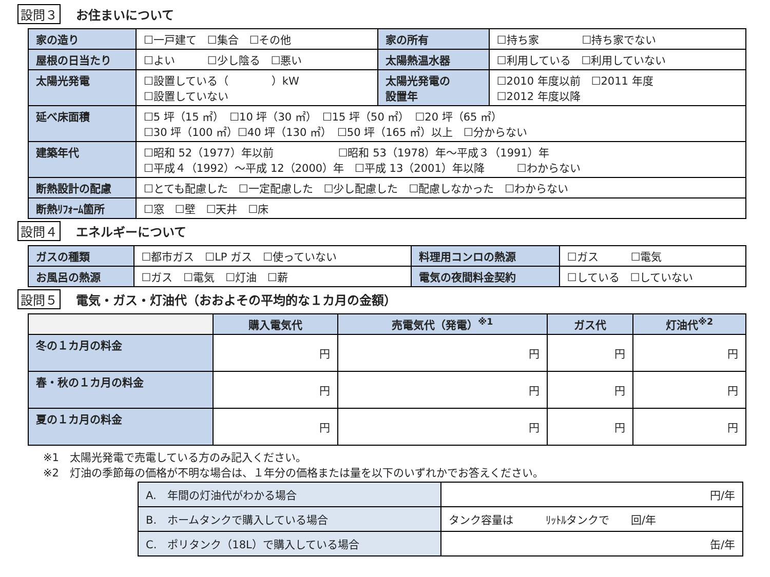設問３ お住まいについて
| 家の造り | ☐一戸建て ☐集合 ☐その他 | 家の所有 | ☐持ち家 ☐持ち家でない |
| 屋根の日当たり | ☐よい ☐少し陰る ☐悪い | 太陽熱温水器 | ☐利用している ☐利用していない |
| 太陽光発電 | ☐設置している（ ）kW ☐設置していない | 太陽光発電の 設置年 | ☐2010 年度以前 ☐2011 年度 ☐2012 年度以降 |
| 延べ床面積 | ☐5 坪（15 ㎡） ☐10 坪（30 ㎡） ☐15 坪（50 ㎡） ☐20 坪（65 ㎡） ☐30 坪（100 ㎡）☐40 坪（130 ㎡） ☐50 坪（165 ㎡）以上 ☐分からない | | |
| 建築年代 | ☐昭和 52（1977）年以前 ☐昭和 53（1978）年～平成３（1991）年 ☐平成４（1992）～平成 12（2000）年 ☐平成 13（2001）年以降 ☐わからない | | |
| 断熱設計の配慮 | ☐とても配慮した ☐一定配慮した ☐少し配慮した ☐配慮しなかった ☐わからない | | |
| 断熱ﾘﾌｫｰﾑ箇所 | ☐窓 ☐壁 ☐天井 ☐床 | | |
設問４ エネルギーについて
| ガスの種類 | ☐都市ガス ☐LP ガス ☐使っていない | 料理用コンロの熱源 | ☐ガス ☐電気 |
| お風呂の熱源 | ☐ガス ☐電気 ☐灯油 ☐薪 | 電気の夜間料金契約 | ☐している ☐していない |
設問５ 電気・ガス・灯油代（おおよその平均的な１カ月の金額）
| | 購入電気代 | 売電気代（発電）<sup>※1</sup> | ガス代 | 灯油代<sup>※2</sup> |
| --- | --- | --- | --- | --- |
| 冬の１カ月の料金 | 円 | 円 | 円 | 円 |
| 春・秋の１カ月の料金 | 円 | 円 | 円 | 円 |
| 夏の１カ月の料金 | 円 | 円 | 円 | 円 |
※1　太陽光発電で売電している方のみ記入ください。
※2　灯油の季節毎の価格が不明な場合は、１年分の価格または量を以下のいずれかでお答えください。
| A. 年間の灯油代がわかる場合 | 円/年 |
| B. ホームタンクで購入している場合 | タンク容量は ﾘｯﾄﾙタンクで 回/年 |
| C. ポリタンク（18L）で購入している場合 | 缶/年 |